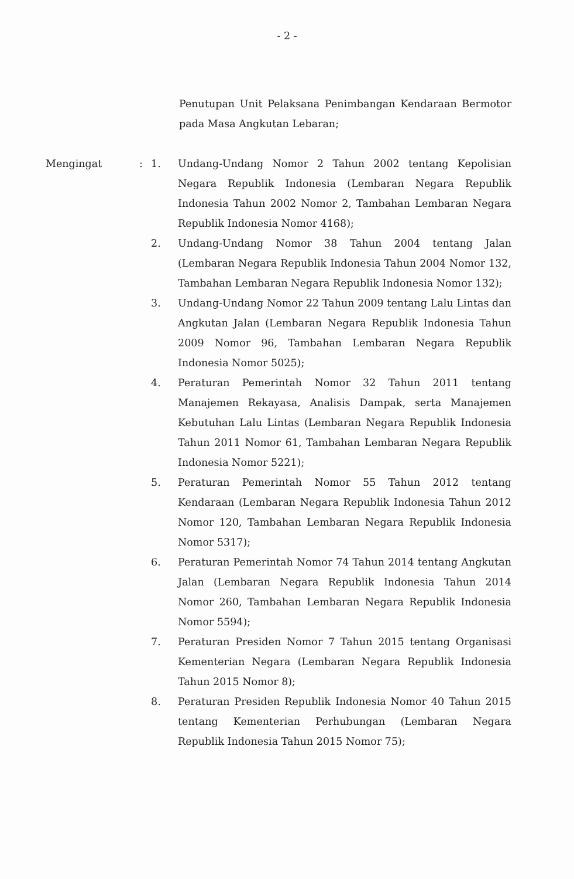- 2 -
Penutupan Unit Pelaksana Penimbangan Kendaraan Bermotor pada Masa Angkutan Lebaran;
Mengingat : 1. Undang-Undang Nomor 2 Tahun 2002 tentang Kepolisian Negara Republik Indonesia (Lembaran Negara Republik Indonesia Tahun 2002 Nomor 2, Tambahan Lembaran Negara Republik Indonesia Nomor 4168);
2. Undang-Undang Nomor 38 Tahun 2004 tentang Jalan (Lembaran Negara Republik Indonesia Tahun 2004 Nomor 132, Tambahan Lembaran Negara Republik Indonesia Nomor 132);
3. Undang-Undang Nomor 22 Tahun 2009 tentang Lalu Lintas dan Angkutan Jalan (Lembaran Negara Republik Indonesia Tahun 2009 Nomor 96, Tambahan Lembaran Negara Republik Indonesia Nomor 5025);
4. Peraturan Pemerintah Nomor 32 Tahun 2011 tentang Manajemen Rekayasa, Analisis Dampak, serta Manajemen Kebutuhan Lalu Lintas (Lembaran Negara Republik Indonesia Tahun 2011 Nomor 61, Tambahan Lembaran Negara Republik Indonesia Nomor 5221);
5. Peraturan Pemerintah Nomor 55 Tahun 2012 tentang Kendaraan (Lembaran Negara Republik Indonesia Tahun 2012 Nomor 120, Tambahan Lembaran Negara Republik Indonesia Nomor 5317);
6. Peraturan Pemerintah Nomor 74 Tahun 2014 tentang Angkutan Jalan (Lembaran Negara Republik Indonesia Tahun 2014 Nomor 260, Tambahan Lembaran Negara Republik Indonesia Nomor 5594);
7. Peraturan Presiden Nomor 7 Tahun 2015 tentang Organisasi Kementerian Negara (Lembaran Negara Republik Indonesia Tahun 2015 Nomor 8);
8. Peraturan Presiden Republik Indonesia Nomor 40 Tahun 2015 tentang Kementerian Perhubungan (Lembaran Negara Republik Indonesia Tahun 2015 Nomor 75);